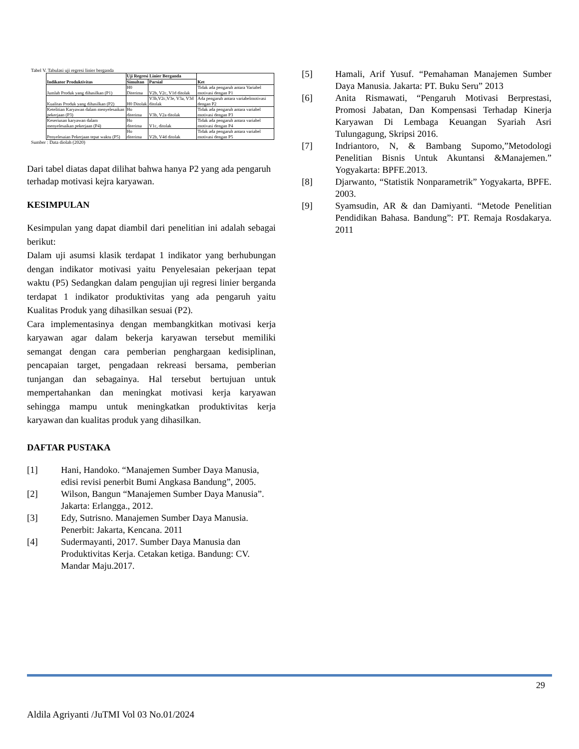Tabel V. Tabulasi uji regresi linier berganda
| Indikator Produktivitas | Uji Regresi Linier Berganda | | Ket |
| --- | --- | --- | --- |
| | Simultan | Parsial | |
| Jumlah Produk yang dihasilkan (P1) | H0 Diterima | V2b, V2c, V1d ditolak | Tidak ada pengaruh antara Variabel motivasi dengan P1 |
| Kualitas Produk yang dihasilkan (P2) | H0 Ditolak | V3b,V2c,V3e, V3a, V3d ditolak | Ada pengaruh antara variabelmotivasi dengan P2 |
| Ketelitian Karyawan dalam menyelesaikan pekerjaan (P3) | Ho diterima | V3b, V2a ditolak | Tidak ada pengaruh antara variabel motivasi dengan P3 |
| Keseriusan karyawan dalam menyelesaikan pekerjaan (P4) | Ho diterima | V1c, ditolak | Tidak ada pengaruh antara variabel motivasi dengan P4 |
| Penyelesaian Pekerjaan tepat waktu (P5) | Ho diterima | V2b, V4d ditolak | Tidak ada pengaruh antara variabel motivasi dengan P5 |
Sumber : Data diolah (2020)
Dari tabel diatas dapat dilihat bahwa hanya P2 yang ada pengaruh terhadap motivasi kejra karyawan.
KESIMPULAN
Kesimpulan yang dapat diambil dari penelitian ini adalah sebagai berikut:
Dalam uji asumsi klasik terdapat 1 indikator yang berhubungan dengan indikator motivasi yaitu Penyelesaian pekerjaan tepat waktu (P5) Sedangkan dalam pengujian uji regresi linier berganda terdapat 1 indikator produktivitas yang ada pengaruh yaitu Kualitas Produk yang dihasilkan sesuai (P2).
Cara implementasinya dengan membangkitkan motivasi kerja karyawan agar dalam bekerja karyawan tersebut memiliki semangat dengan cara pemberian penghargaan kedisiplinan, pencapaian target, pengadaan rekreasi bersama, pemberian tunjangan dan sebagainya. Hal tersebut bertujuan untuk mempertahankan dan meningkat motivasi kerja karyawan sehingga mampu untuk meningkatkan produktivitas kerja karyawan dan kualitas produk yang dihasilkan.
DAFTAR PUSTAKA
[1] Hani, Handoko. “Manajemen Sumber Daya Manusia, edisi revisi penerbit Bumi Angkasa Bandung”, 2005.
[2] Wilson, Bangun “Manajemen Sumber Daya Manusia”. Jakarta: Erlangga., 2012.
[3] Edy, Sutrisno. Manajemen Sumber Daya Manusia. Penerbit: Jakarta, Kencana. 2011
[4] Sudermayanti, 2017. Sumber Daya Manusia dan Produktivitas Kerja. Cetakan ketiga. Bandung: CV. Mandar Maju.2017.
[5] Hamali, Arif Yusuf. “Pemahaman Manajemen Sumber Daya Manusia. Jakarta: PT. Buku Seru” 2013
[6] Anita Rismawati, “Pengaruh Motivasi Berprestasi, Promosi Jabatan, Dan Kompensasi Terhadap Kinerja Karyawan Di Lembaga Keuangan Syariah Asri Tulungagung, Skripsi 2016.
[7] Indriantoro, N, & Bambang Supomo,”Metodologi Penelitian Bisnis Untuk Akuntansi &Manajemen.” Yogyakarta: BPFE.2013.
[8] Djarwanto, “Statistik Nonparametrik” Yogyakarta, BPFE. 2003.
[9] Syamsudin, AR & dan Damiyanti. “Metode Penelitian Pendidikan Bahasa. Bandung”: PT. Remaja Rosdakarya. 2011
29
Aldila Agriyanti /JuTMI Vol 03 No.01/2024